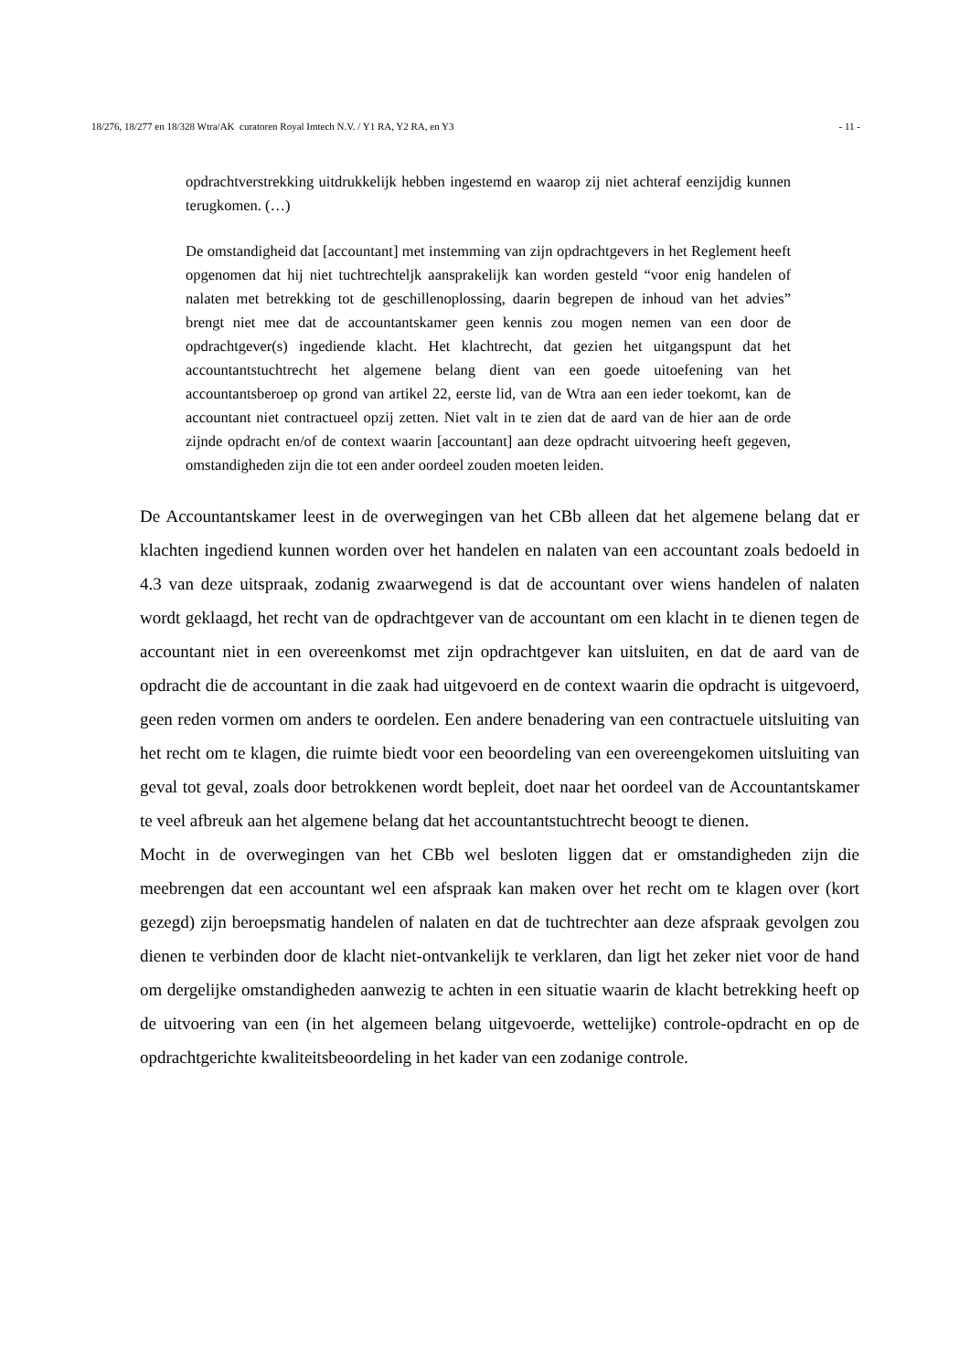18/276, 18/277 en 18/328 Wtra/AK curatoren Royal Imtech N.V. / Y1 RA, Y2 RA, en Y3 - 11 -
opdrachtverstrekking uitdrukkelijk hebben ingestemd en waarop zij niet achteraf eenzijdig kunnen terugkomen. (…)
De omstandigheid dat [accountant] met instemming van zijn opdrachtgevers in het Reglement heeft opgenomen dat hij niet tuchtrechteljk aansprakelijk kan worden gesteld “voor enig handelen of nalaten met betrekking tot de geschillenoplossing, daarin begrepen de inhoud van het advies” brengt niet mee dat de accountantskamer geen kennis zou mogen nemen van een door de opdrachtgever(s) ingediende klacht. Het klachtrecht, dat gezien het uitgangspunt dat het accountantstuchtrecht het algemene belang dient van een goede uitoefening van het accountantsberoep op grond van artikel 22, eerste lid, van de Wtra aan een ieder toekomt, kan de accountant niet contractueel opzij zetten. Niet valt in te zien dat de aard van de hier aan de orde zijnde opdracht en/of de context waarin [accountant] aan deze opdracht uitvoering heeft gegeven, omstandigheden zijn die tot een ander oordeel zouden moeten leiden.
De Accountantskamer leest in de overwegingen van het CBb alleen dat het algemene belang dat er klachten ingediend kunnen worden over het handelen en nalaten van een accountant zoals bedoeld in 4.3 van deze uitspraak, zodanig zwaarwegend is dat de accountant over wiens handelen of nalaten wordt geklaagd, het recht van de opdrachtgever van de accountant om een klacht in te dienen tegen de accountant niet in een overeenkomst met zijn opdrachtgever kan uitsluiten, en dat de aard van de opdracht die de accountant in die zaak had uitgevoerd en de context waarin die opdracht is uitgevoerd, geen reden vormen om anders te oordelen. Een andere benadering van een contractuele uitsluiting van het recht om te klagen, die ruimte biedt voor een beoordeling van een overeengekomen uitsluiting van geval tot geval, zoals door betrokkenen wordt bepleit, doet naar het oordeel van de Accountantskamer te veel afbreuk aan het algemene belang dat het accountantstuchtrecht beoogt te dienen.
Mocht in de overwegingen van het CBb wel besloten liggen dat er omstandigheden zijn die meebrengen dat een accountant wel een afspraak kan maken over het recht om te klagen over (kort gezegd) zijn beroepsmatig handelen of nalaten en dat de tuchtrechter aan deze afspraak gevolgen zou dienen te verbinden door de klacht niet-ontvankelijk te verklaren, dan ligt het zeker niet voor de hand om dergelijke omstandigheden aanwezig te achten in een situatie waarin de klacht betrekking heeft op de uitvoering van een (in het algemeen belang uitgevoerde, wettelijke) controle-opdracht en op de opdrachtgerichte kwaliteitsbeoordeling in het kader van een zodanige controle.